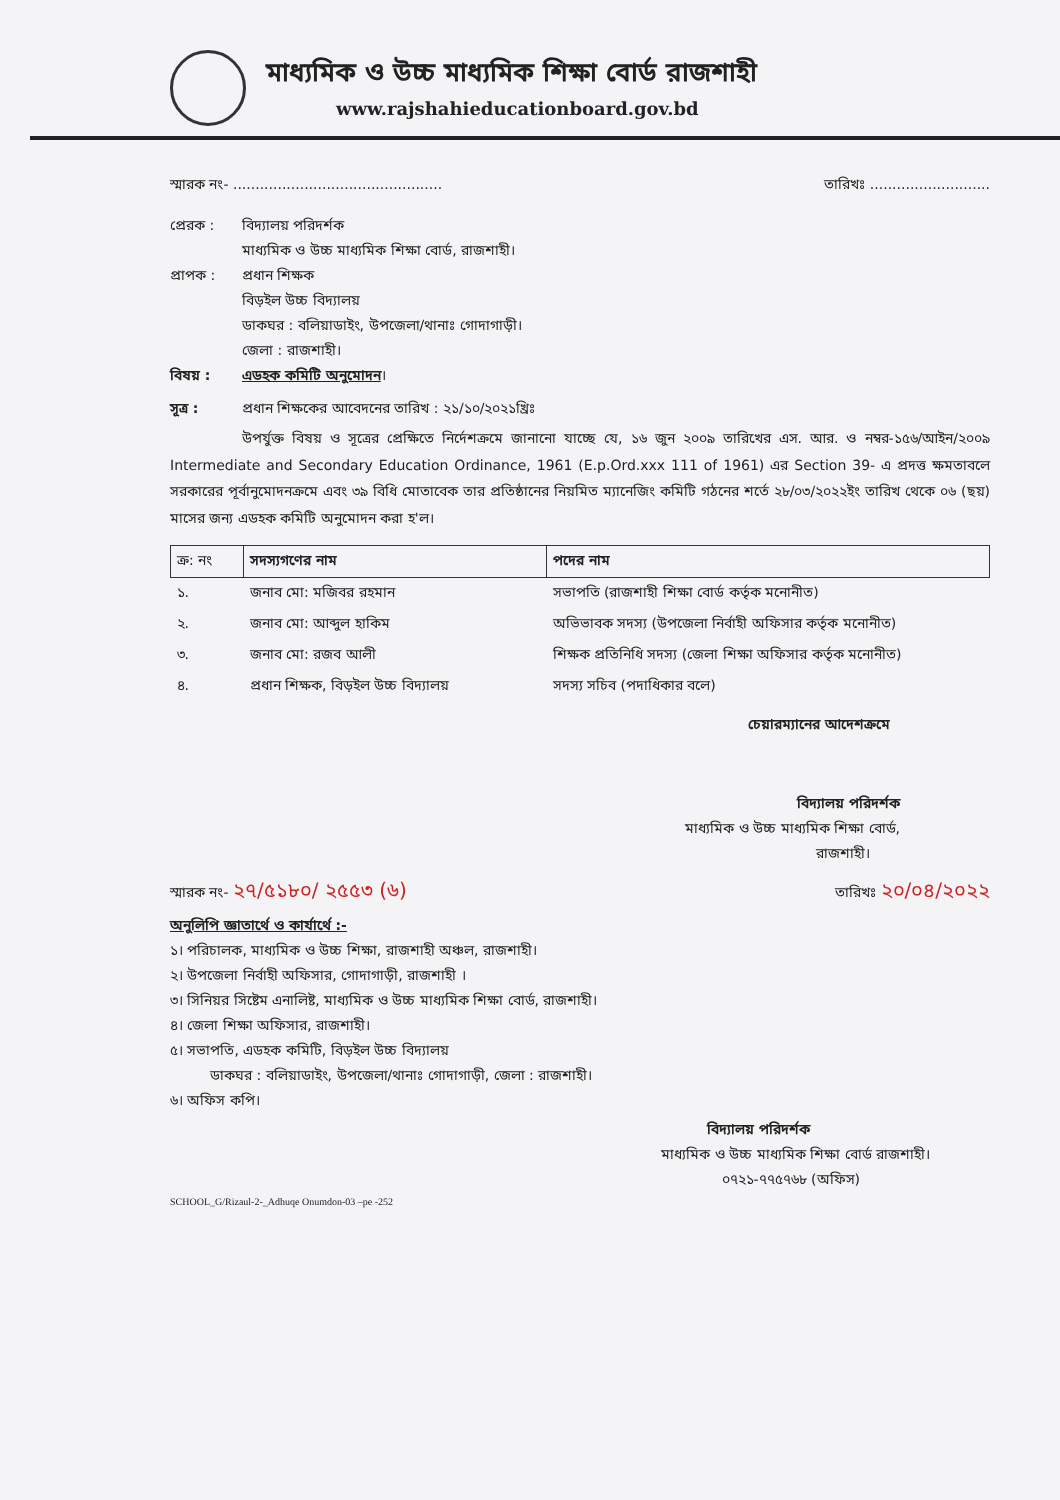মাধ্যমিক ও উচ্চ মাধ্যমিক শিক্ষা বোর্ড রাজশাহী
www.rajshahieducationboard.gov.bd
স্মারক নং- ............................................... তারিখঃ ...........................
প্রেরক : বিদ্যালয় পরিদর্শক
মাধ্যমিক ও উচ্চ মাধ্যমিক শিক্ষা বোর্ড, রাজশাহী।
প্রাপক : প্রধান শিক্ষক
বিড়ইল উচ্চ বিদ্যালয়
ডাকঘর : বলিয়াডাইং, উপজেলা/থানাঃ গোদাগাড়ী।
জেলা : রাজশাহী।
বিষয় : এডহক কমিটি অনুমোদন।
সূত্র : প্রধান শিক্ষকের আবেদনের তারিখ : ২১/১০/২০২১খ্রিঃ
উপর্যুক্ত বিষয় ও সূত্রের প্রেক্ষিতে নির্দেশক্রমে জানানো যাচ্ছে যে, ১৬ জুন ২০০৯ তারিখের এস. আর. ও নম্বর-১৫৬/আইন/২০০৯ Intermediate and Secondary Education Ordinance, 1961 (E.p.Ord.xxx 111 of 1961) এর Section 39- এ প্রদত্ত ক্ষমতাবলে সরকারের পূর্বানুমোদনক্রমে এবং ৩৯ বিধি মোতাবেক তার প্রতিষ্ঠানের নিয়মিত ম্যানেজিং কমিটি গঠনের শর্তে ২৮/০৩/২০২২ইং তারিখ থেকে ০৬ (ছয়) মাসের জন্য এডহক কমিটি অনুমোদন করা হ'ল।
| ক্র: নং | সদস্যগণের নাম | পদের নাম |
| --- | --- | --- |
| ১. | জনাব মো: মজিবর রহমান | সভাপতি (রাজশাহী শিক্ষা বোর্ড কর্তৃক মনোনীত) |
| ২. | জনাব মো: আব্দুল হাকিম | অভিভাবক সদস্য (উপজেলা নির্বাহী অফিসার কর্তৃক মনোনীত) |
| ৩. | জনাব মো: রজব আলী | শিক্ষক প্রতিনিধি সদস্য (জেলা শিক্ষা অফিসার কর্তৃক মনোনীত) |
| ৪. | প্রধান শিক্ষক, বিড়ইল উচ্চ বিদ্যালয় | সদস্য সচিব (পদাধিকার বলে) |
চেয়ারম্যানের আদেশক্রমে
বিদ্যালয় পরিদর্শক
মাধ্যমিক ও উচ্চ মাধ্যমিক শিক্ষা বোর্ড,
রাজশাহী।
স্মারক নং- ২৭/৫১৮০/ ২৫৫৩ (৬) তারিখঃ ২০/০৪/২০২২
অনুলিপি জ্ঞাতার্থে ও কার্যার্থে :-
১। পরিচালক, মাধ্যমিক ও উচ্চ শিক্ষা, রাজশাহী অঞ্চল, রাজশাহী।
২। উপজেলা নির্বাহী অফিসার, গোদাগাড়ী, রাজশাহী ।
৩। সিনিয়র সিষ্টেম এনালিষ্ট, মাধ্যমিক ও উচ্চ মাধ্যমিক শিক্ষা বোর্ড, রাজশাহী।
৪। জেলা শিক্ষা অফিসার, রাজশাহী।
৫। সভাপতি, এডহক কমিটি, বিড়ইল উচ্চ বিদ্যালয়
ডাকঘর : বলিয়াডাইং, উপজেলা/থানাঃ গোদাগাড়ী, জেলা : রাজশাহী।
৬। অফিস কপি।
বিদ্যালয় পরিদর্শক
মাধ্যমিক ও উচ্চ মাধ্যমিক শিক্ষা বোর্ড রাজশাহী।
০৭২১-৭৭৫৭৬৮ (অফিস)
SCHOOL_G/Rizaul-2-_Adhuqe Onumdon-03 –pe -252